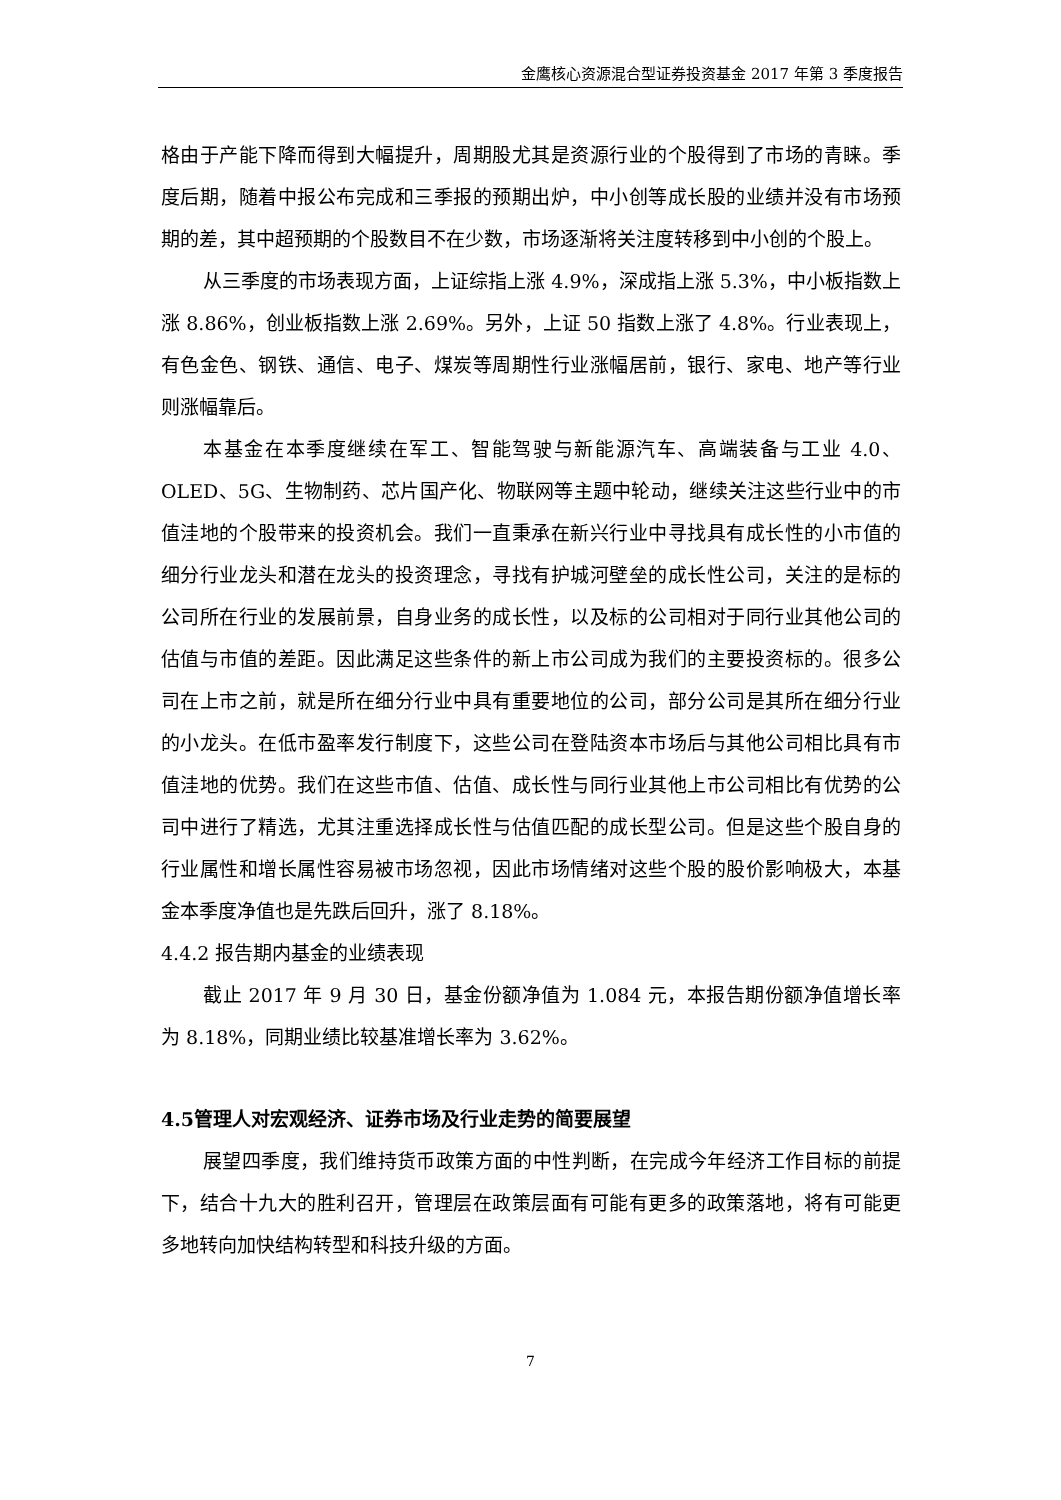金鹰核心资源混合型证券投资基金 2017 年第 3 季度报告
格由于产能下降而得到大幅提升，周期股尤其是资源行业的个股得到了市场的青睐。季度后期，随着中报公布完成和三季报的预期出炉，中小创等成长股的业绩并没有市场预期的差，其中超预期的个股数目不在少数，市场逐渐将关注度转移到中小创的个股上。
从三季度的市场表现方面，上证综指上涨 4.9%，深成指上涨 5.3%，中小板指数上涨 8.86%，创业板指数上涨 2.69%。另外，上证 50 指数上涨了 4.8%。行业表现上，有色金色、钢铁、通信、电子、煤炭等周期性行业涨幅居前，银行、家电、地产等行业则涨幅靠后。
本基金在本季度继续在军工、智能驾驶与新能源汽车、高端装备与工业 4.0、OLED、5G、生物制药、芯片国产化、物联网等主题中轮动，继续关注这些行业中的市值洼地的个股带来的投资机会。我们一直秉承在新兴行业中寻找具有成长性的小市值的细分行业龙头和潜在龙头的投资理念，寻找有护城河壁垒的成长性公司，关注的是标的公司所在行业的发展前景，自身业务的成长性，以及标的公司相对于同行业其他公司的估值与市值的差距。因此满足这些条件的新上市公司成为我们的主要投资标的。很多公司在上市之前，就是所在细分行业中具有重要地位的公司，部分公司是其所在细分行业的小龙头。在低市盈率发行制度下，这些公司在登陆资本市场后与其他公司相比具有市值洼地的优势。我们在这些市值、估值、成长性与同行业其他上市公司相比有优势的公司中进行了精选，尤其注重选择成长性与估值匹配的成长型公司。但是这些个股自身的行业属性和增长属性容易被市场忽视，因此市场情绪对这些个股的股价影响极大，本基金本季度净值也是先跌后回升，涨了 8.18%。
4.4.2 报告期内基金的业绩表现
截止 2017 年 9 月 30 日，基金份额净值为 1.084 元，本报告期份额净值增长率为 8.18%，同期业绩比较基准增长率为 3.62%。
4.5管理人对宏观经济、证券市场及行业走势的简要展望
展望四季度，我们维持货币政策方面的中性判断，在完成今年经济工作目标的前提下，结合十九大的胜利召开，管理层在政策层面有可能有更多的政策落地，将有可能更多地转向加快结构转型和科技升级的方面。
7